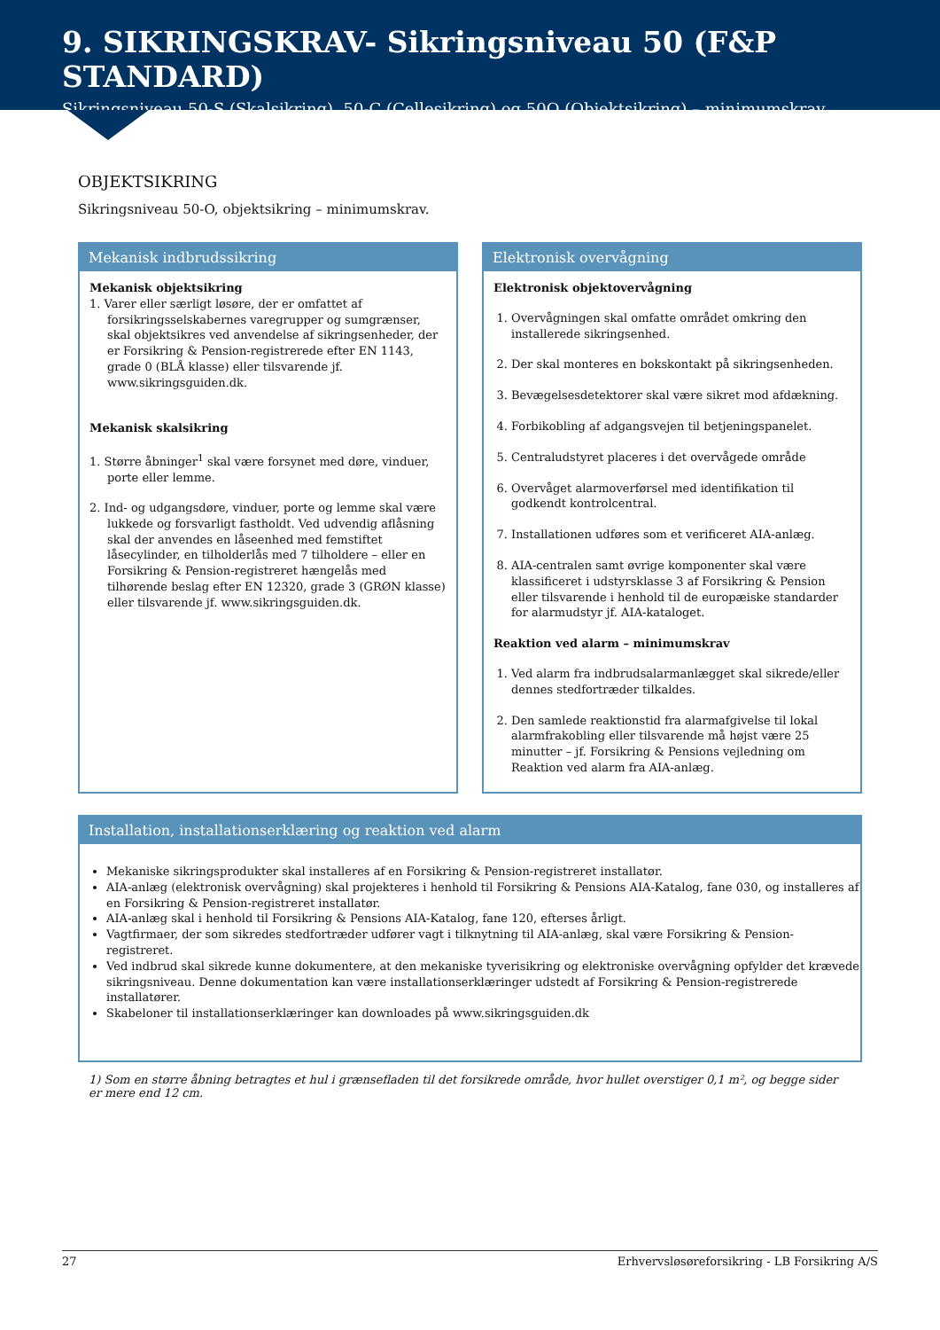9. SIKRINGSKRAV- Sikringsniveau 50 (F&P STANDARD)
Sikringsniveau 50-S (Skalsikring), 50-C (Cellesikring) og 50O (Objektsikring) – minimumskrav
OBJEKTSIKRING
Sikringsniveau 50-O, objektsikring – minimumskrav.
Mekanisk indbrudssikring
Mekanisk objektsikring
1. Varer eller særligt løsøre, der er omfattet af forsikringsselskabernes varegrupper og sumgrænser, skal objektsikres ved anvendelse af sikringsenheder, der er Forsikring & Pension-registrerede efter EN 1143, grade 0 (BLÅ klasse) eller tilsvarende jf. www.sikringsguiden.dk.
Mekanisk skalsikring
1. Større åbninger<sup>1</sup> skal være forsynet med døre, vinduer, porte eller lemme.
2. Ind- og udgangsdøre, vinduer, porte og lemme skal være lukkede og forsvarligt fastholdt. Ved udvendig aflåsning skal der anvendes en låseenhed med femstiftet låsecylinder, en tilholderlås med 7 tilholdere – eller en Forsikring & Pension-registreret hængelås med tilhørende beslag efter EN 12320, grade 3 (GRØN klasse) eller tilsvarende jf. www.sikringsguiden.dk.
Elektronisk overvågning
Elektronisk objektovervågning
1. Overvågningen skal omfatte området omkring den installerede sikringsenhed.
2. Der skal monteres en bokskontakt på sikringsenheden.
3. Bevægelsesdetektorer skal være sikret mod afdækning.
4. Forbikobling af adgangsvejen til betjeningspanelet.
5. Centraludstyret placeres i det overvågede område
6. Overvåget alarmoverførsel med identifikation til godkendt kontrolcentral.
7. Installationen udføres som et verificeret AIA-anlæg.
8. AIA-centralen samt øvrige komponenter skal være klassificeret i udstyrsklasse 3 af Forsikring & Pension eller tilsvarende i henhold til de europæiske standarder for alarmudstyr jf. AIA-kataloget.
Reaktion ved alarm – minimumskrav
1. Ved alarm fra indbrudsalarmanlægget skal sikrede/eller dennes stedfortræder tilkaldes.
2. Den samlede reaktionstid fra alarmafgivelse til lokal alarmfrakobling eller tilsvarende må højst være 25 minutter – jf. Forsikring & Pensions vejledning om Reaktion ved alarm fra AIA-anlæg.
Installation, installationserklæring og reaktion ved alarm
Mekaniske sikringsprodukter skal installeres af en Forsikring & Pension-registreret installatør.
AIA-anlæg (elektronisk overvågning) skal projekteres i henhold til Forsikring & Pensions AIA-Katalog, fane 030, og installeres af en Forsikring & Pension-registreret installatør.
AIA-anlæg skal i henhold til Forsikring & Pensions AIA-Katalog, fane 120, efterses årligt.
Vagtfirmaer, der som sikredes stedfortræder udfører vagt i tilknytning til AIA-anlæg, skal være Forsikring & Pension-registreret.
Ved indbrud skal sikrede kunne dokumentere, at den mekaniske tyverisikring og elektroniske overvågning opfylder det krævede sikringsniveau. Denne dokumentation kan være installationserklæringer udstedt af Forsikring & Pension-registrerede installatører.
Skabeloner til installationserklæringer kan downloades på www.sikringsguiden.dk
1) Som en større åbning betragtes et hul i grænsefladen til det forsikrede område, hvor hullet overstiger 0,1 m², og begge sider er mere end 12 cm.
27 Erhvervsløsøreforsikring - LB Forsikring A/S